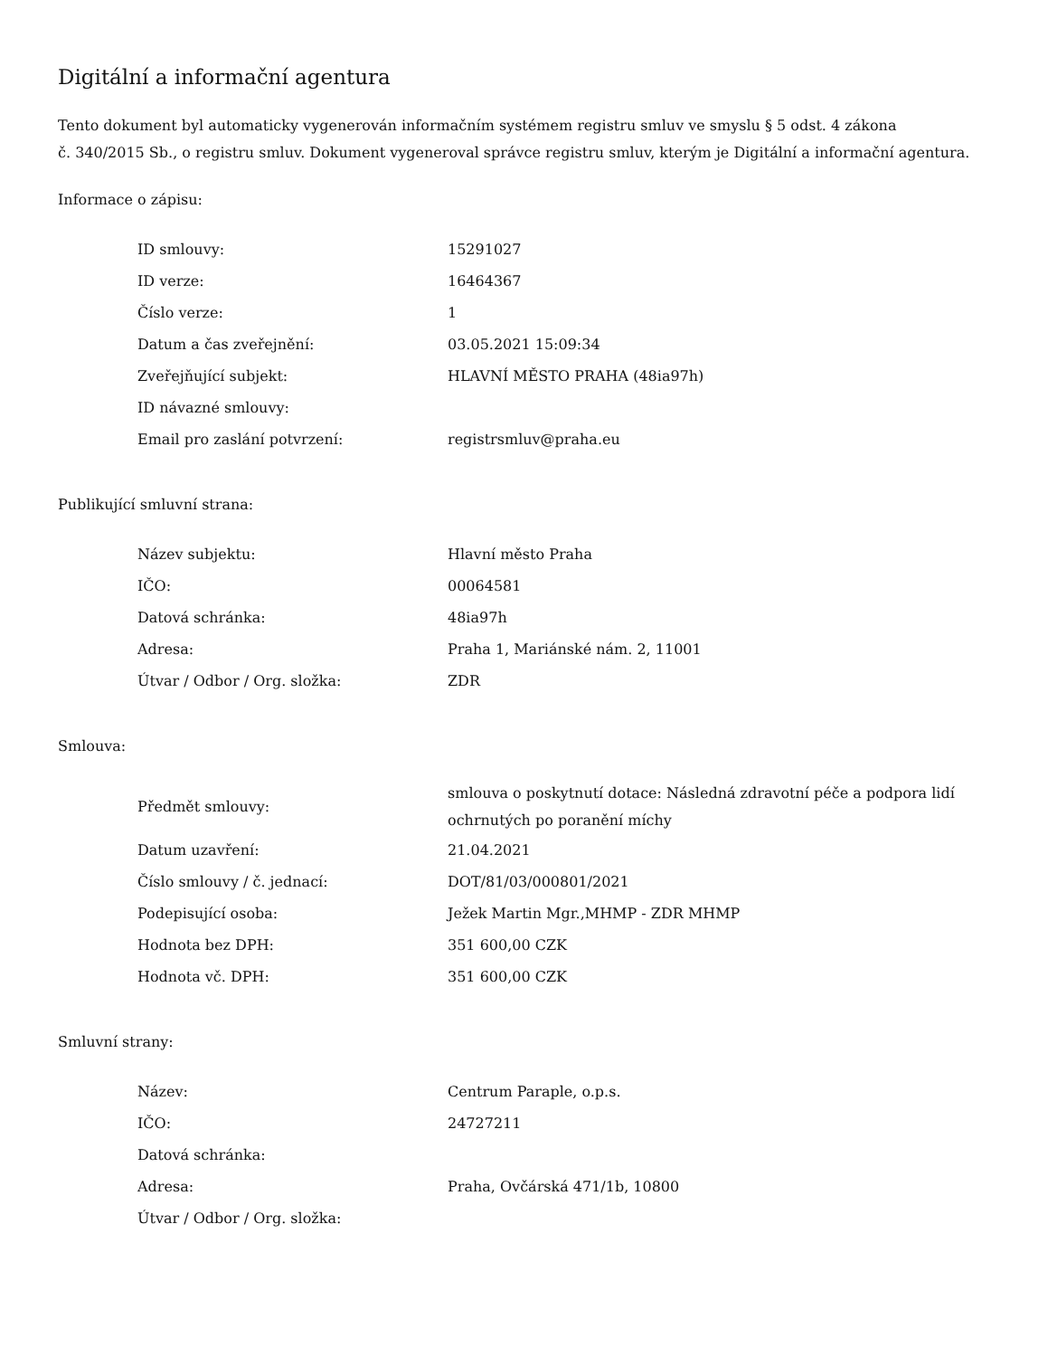Digitální a informační agentura
Tento dokument byl automaticky vygenerován informačním systémem registru smluv ve smyslu § 5 odst. 4 zákona
č. 340/2015 Sb., o registru smluv. Dokument vygeneroval správce registru smluv, kterým je Digitální a informační agentura.
Informace o zápisu:
| ID smlouvy: | 15291027 |
| ID verze: | 16464367 |
| Číslo verze: | 1 |
| Datum a čas zveřejnění: | 03.05.2021 15:09:34 |
| Zveřejňující subjekt: | HLAVNÍ MĚSTO PRAHA (48ia97h) |
| ID návazné smlouvy: | |
| Email pro zaslání potvrzení: | registrsmluv@praha.eu |
Publikující smluvní strana:
| Název subjektu: | Hlavní město Praha |
| IČO: | 00064581 |
| Datová schránka: | 48ia97h |
| Adresa: | Praha 1, Mariánské nám. 2, 11001 |
| Útvar / Odbor / Org. složka: | ZDR |
Smlouva:
| Předmět smlouvy: | smlouva o poskytnutí dotace: Následná zdravotní péče a podpora lidí ochrnutých po poranění míchy |
| Datum uzavření: | 21.04.2021 |
| Číslo smlouvy / č. jednací: | DOT/81/03/000801/2021 |
| Podepisující osoba: | Ježek Martin Mgr.,MHMP - ZDR MHMP |
| Hodnota bez DPH: | 351 600,00 CZK |
| Hodnota vč. DPH: | 351 600,00 CZK |
Smluvní strany:
| Název: | Centrum Paraple, o.p.s. |
| IČO: | 24727211 |
| Datová schránka: | |
| Adresa: | Praha, Ovčárská 471/1b, 10800 |
| Útvar / Odbor / Org. složka: | |